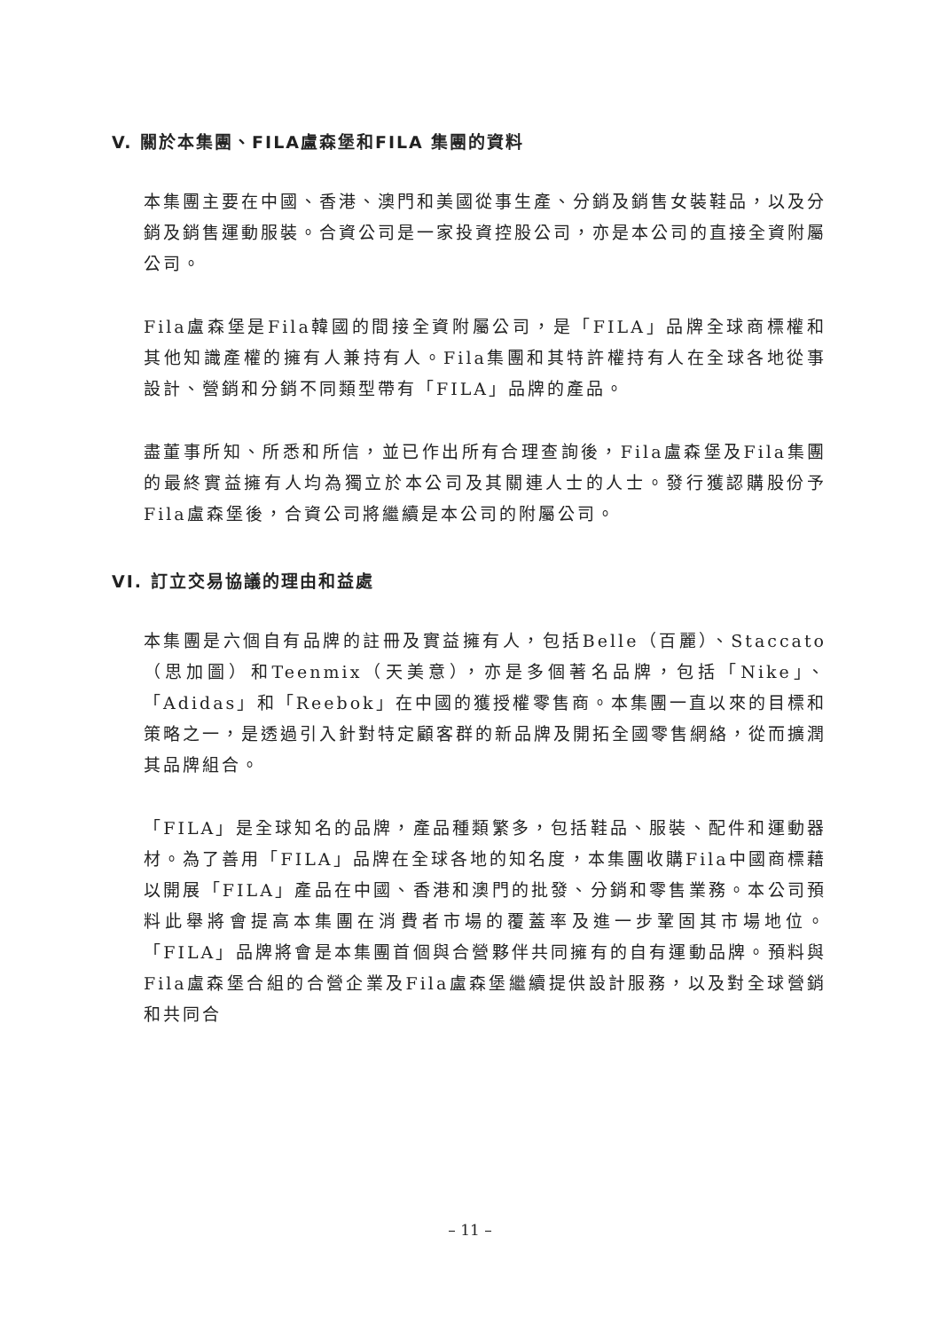V. 關於本集團、FILA盧森堡和FILA 集團的資料
本集團主要在中國、香港、澳門和美國從事生產、分銷及銷售女裝鞋品，以及分銷及銷售運動服裝。合資公司是一家投資控股公司，亦是本公司的直接全資附屬公司。
Fila盧森堡是Fila韓國的間接全資附屬公司，是「FILA」品牌全球商標權和其他知識產權的擁有人兼持有人。Fila集團和其特許權持有人在全球各地從事設計、營銷和分銷不同類型帶有「FILA」品牌的產品。
盡董事所知、所悉和所信，並已作出所有合理查詢後，Fila盧森堡及Fila集團的最終實益擁有人均為獨立於本公司及其關連人士的人士。發行獲認購股份予Fila盧森堡後，合資公司將繼續是本公司的附屬公司。
VI. 訂立交易協議的理由和益處
本集團是六個自有品牌的註冊及實益擁有人，包括Belle（百麗）、Staccato（思加圖）和Teenmix（天美意），亦是多個著名品牌，包括「Nike」、「Adidas」和「Reebok」在中國的獲授權零售商。本集團一直以來的目標和策略之一，是透過引入針對特定顧客群的新品牌及開拓全國零售網絡，從而擴潤其品牌組合。
「FILA」是全球知名的品牌，產品種類繁多，包括鞋品、服裝、配件和運動器材。為了善用「FILA」品牌在全球各地的知名度，本集團收購Fila中國商標藉以開展「FILA」產品在中國、香港和澳門的批發、分銷和零售業務。本公司預料此舉將會提高本集團在消費者市場的覆蓋率及進一步鞏固其市場地位。「FILA」品牌將會是本集團首個與合營夥伴共同擁有的自有運動品牌。預料與Fila盧森堡合組的合營企業及Fila盧森堡繼續提供設計服務，以及對全球營銷和共同合
– 11 –